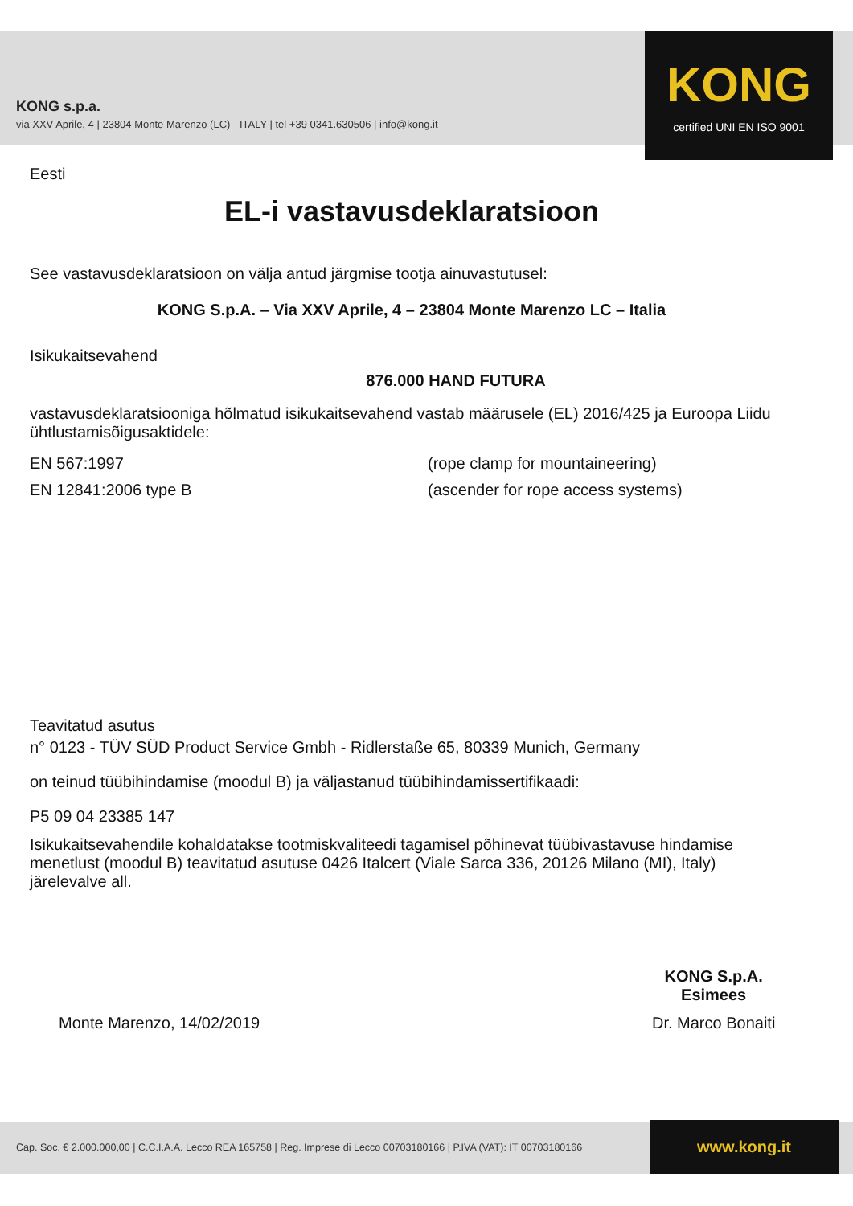KONG s.p.a.
via XXV Aprile, 4 | 23804 Monte Marenzo (LC) - ITALY | tel +39 0341.630506 | info@kong.it
KONG
certified UNI EN ISO 9001
Eesti
EL-i vastavusdeklaratsioon
See vastavusdeklaratsioon on välja antud järgmise tootja ainuvastutusel:
KONG S.p.A. – Via XXV Aprile, 4 – 23804 Monte Marenzo LC – Italia
Isikukaitsevahend
876.000 HAND FUTURA
vastavusdeklaratsiooniga hõlmatud isikukaitsevahend vastab määrusele (EL) 2016/425 ja Euroopa Liidu ühtlustamisõigusaktidele:
EN 567:1997 (rope clamp for mountaineering)
EN 12841:2006 type B (ascender for rope access systems)
Teavitatud asutus
n° 0123 - TÜV SÜD Product Service Gmbh - Ridlerstaße 65, 80339 Munich, Germany
on teinud tüübihindamise (moodul B) ja väljastanud tüübihindamissertifikaadi:
P5 09 04 23385 147
Isikukaitsevahendile kohaldatakse tootmiskvaliteedi tagamisel põhinevat tüübivastavuse hindamise menetlust (moodul B) teavitatud asutuse 0426 Italcert (Viale Sarca 336, 20126 Milano (MI), Italy) järelevalve all.
Monte Marenzo, 14/02/2019
KONG S.p.A.
Esimees
Dr. Marco Bonaiti
Cap. Soc. € 2.000.000,00 | C.C.I.A.A. Lecco REA 165758 | Reg. Imprese di Lecco 00703180166 | P.IVA (VAT): IT 00703180166
www.kong.it